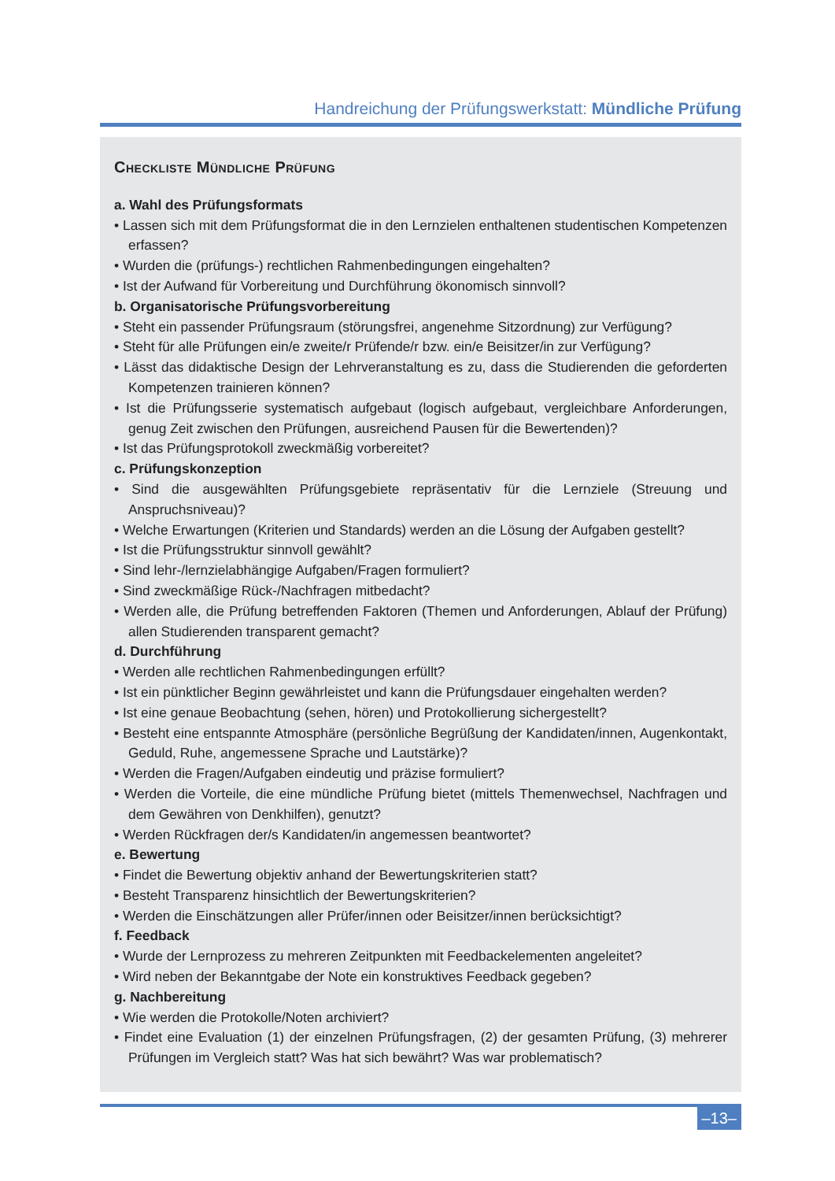Handreichung der Prüfungswerkstatt: Mündliche Prüfung
Checkliste Mündliche Prüfung
a. Wahl des Prüfungsformats
• Lassen sich mit dem Prüfungsformat die in den Lernzielen enthaltenen studentischen Kompetenzen erfassen?
• Wurden die (prüfungs-) rechtlichen Rahmenbedingungen eingehalten?
• Ist der Aufwand für Vorbereitung und Durchführung ökonomisch sinnvoll?
b. Organisatorische Prüfungsvorbereitung
• Steht ein passender Prüfungsraum (störungsfrei, angenehme Sitzordnung) zur Verfügung?
• Steht für alle Prüfungen ein/e zweite/r Prüfende/r bzw. ein/e Beisitzer/in zur Verfügung?
• Lässt das didaktische Design der Lehrveranstaltung es zu, dass die Studierenden die geforderten Kompetenzen trainieren können?
• Ist die Prüfungsserie systematisch aufgebaut (logisch aufgebaut, vergleichbare Anforderungen, genug Zeit zwischen den Prüfungen, ausreichend Pausen für die Bewertenden)?
• Ist das Prüfungsprotokoll zweckmäßig vorbereitet?
c. Prüfungskonzeption
• Sind die ausgewählten Prüfungsgebiete repräsentativ für die Lernziele (Streuung und Anspruchsniveau)?
• Welche Erwartungen (Kriterien und Standards) werden an die Lösung der Aufgaben gestellt?
• Ist die Prüfungsstruktur sinnvoll gewählt?
• Sind lehr-/lernzielabhängige Aufgaben/Fragen formuliert?
• Sind zweckmäßige Rück-/Nachfragen mitbedacht?
• Werden alle, die Prüfung betreffenden Faktoren (Themen und Anforderungen, Ablauf der Prüfung) allen Studierenden transparent gemacht?
d. Durchführung
• Werden alle rechtlichen Rahmenbedingungen erfüllt?
• Ist ein pünktlicher Beginn gewährleistet und kann die Prüfungsdauer eingehalten werden?
• Ist eine genaue Beobachtung (sehen, hören) und Protokollierung sichergestellt?
• Besteht eine entspannte Atmosphäre (persönliche Begrüßung der Kandidaten/innen, Augenkontakt, Geduld, Ruhe, angemessene Sprache und Lautstärke)?
• Werden die Fragen/Aufgaben eindeutig und präzise formuliert?
• Werden die Vorteile, die eine mündliche Prüfung bietet (mittels Themenwechsel, Nachfragen und dem Gewähren von Denkhilfen), genutzt?
• Werden Rückfragen der/s Kandidaten/in angemessen beantwortet?
e. Bewertung
• Findet die Bewertung objektiv anhand der Bewertungskriterien statt?
• Besteht Transparenz hinsichtlich der Bewertungskriterien?
• Werden die Einschätzungen aller Prüfer/innen oder Beisitzer/innen berücksichtigt?
f. Feedback
• Wurde der Lernprozess zu mehreren Zeitpunkten mit Feedbackelementen angeleitet?
• Wird neben der Bekanntgabe der Note ein konstruktives Feedback gegeben?
g. Nachbereitung
• Wie werden die Protokolle/Noten archiviert?
• Findet eine Evaluation (1) der einzelnen Prüfungsfragen, (2) der gesamten Prüfung, (3) mehrerer Prüfungen im Vergleich statt? Was hat sich bewährt? Was war problematisch?
–13–